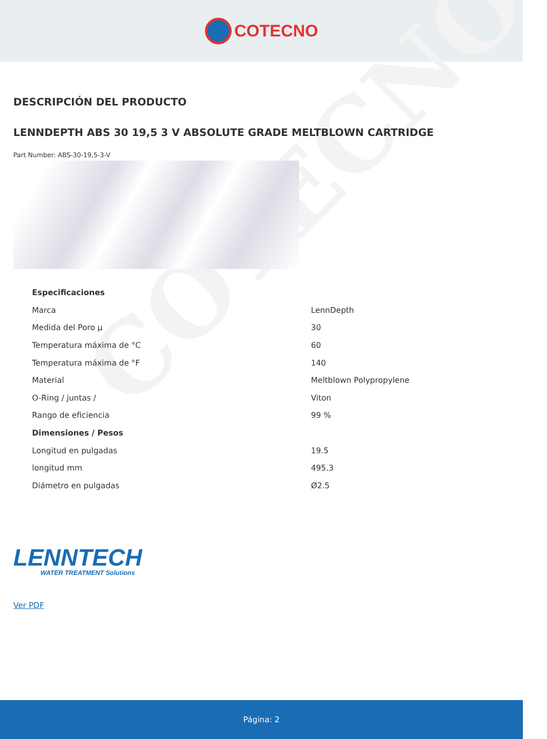COTECNO
COTECNO
DESCRIPCIÓN DEL PRODUCTO
LENNDEPTH ABS 30 19,5 3 V ABSOLUTE GRADE MELTBLOWN CARTRIDGE
Part Number: ABS-30-19,5-3-V
| Especificaciones | |
| --- | --- |
| Marca | LennDepth |
| Medida del Poro µ | 30 |
| Temperatura máxima de °C | 60 |
| Temperatura máxima de °F | 140 |
| Material | Meltblown Polypropylene |
| O-Ring / juntas / | Viton |
| Rango de eficiencia | 99 % |
| Dimensiones / Pesos | |
| Longitud en pulgadas | 19.5 |
| longitud mm | 495.3 |
| Diámetro en pulgadas | Ø2.5 |
LENNTECH
WATER TREATMENT Solutions
Ver PDF
Página: 2